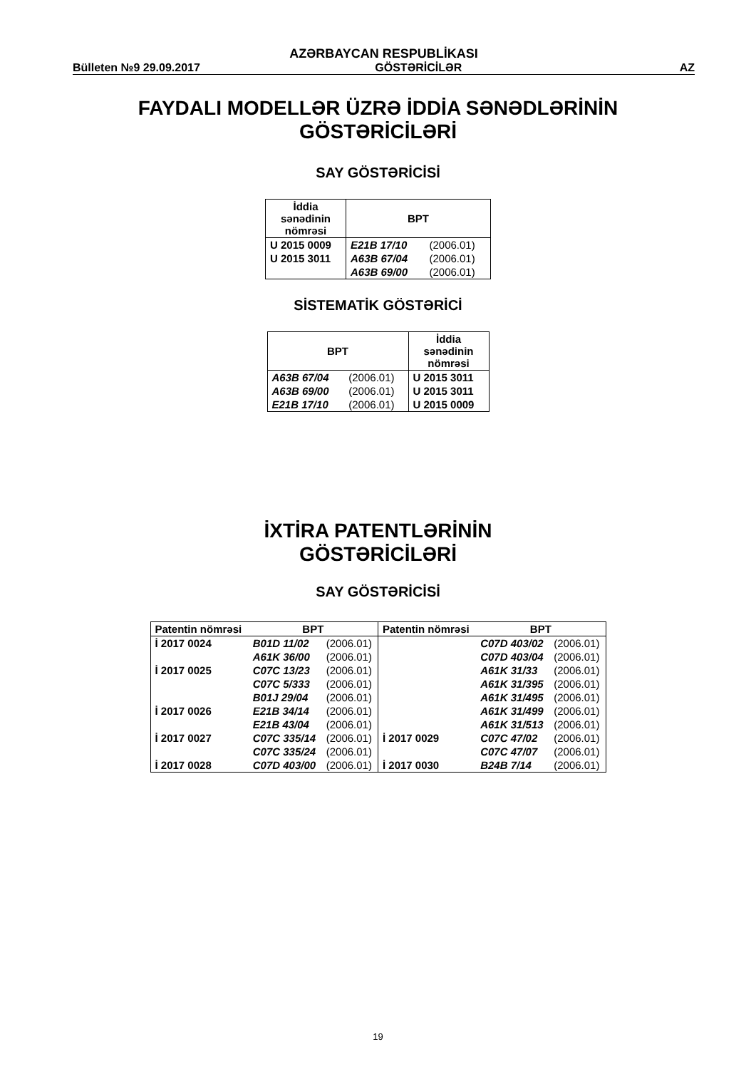AZƏRBAYCAN RESPUBLİKASI
Bülleten №9 29.09.2017 GÖSTƏRİCİLƏR AZ
FAYDALI MODELLƏR ÜZRƏ İDDİA SƏNƏDLƏRİNİN
GÖSTƏRİCİLƏRİ
SAY GÖSTƏRİCİSİ
| İddia sənədinin nömrəsi | BPT | |
| --- | --- | --- |
| U 2015 0009 | E21B 17/10 | (2006.01) |
| U 2015 3011 | A63B 67/04 | (2006.01) |
| | A63B 69/00 | (2006.01) |
SİSTEMATİK GÖSTƏRİCİ
| BPT | | İddia sənədinin nömrəsi |
| --- | --- | --- |
| A63B 67/04 | (2006.01) | U 2015 3011 |
| A63B 69/00 | (2006.01) | U 2015 3011 |
| E21B 17/10 | (2006.01) | U 2015 0009 |
İXTİRA PATENTLƏRİNİN
GÖSTƏRİCİLƏRİ
SAY GÖSTƏRİCİSİ
| Patentin nömrəsi | BPT | | Patentin nömrəsi | BPT | |
| --- | --- | --- | --- | --- | --- |
| İ 2017 0024 | B01D 11/02 | (2006.01) | | C07D 403/02 | (2006.01) |
| | A61K 36/00 | (2006.01) | | C07D 403/04 | (2006.01) |
| İ 2017 0025 | C07C 13/23 | (2006.01) | | A61K 31/33 | (2006.01) |
| | C07C 5/333 | (2006.01) | | A61K 31/395 | (2006.01) |
| | B01J 29/04 | (2006.01) | | A61K 31/495 | (2006.01) |
| İ 2017 0026 | E21B 34/14 | (2006.01) | | A61K 31/499 | (2006.01) |
| | E21B 43/04 | (2006.01) | | A61K 31/513 | (2006.01) |
| İ 2017 0027 | C07C 335/14 | (2006.01) | İ 2017 0029 | C07C 47/02 | (2006.01) |
| | C07C 335/24 | (2006.01) | | C07C 47/07 | (2006.01) |
| İ 2017 0028 | C07D 403/00 | (2006.01) | İ 2017 0030 | B24B 7/14 | (2006.01) |
19